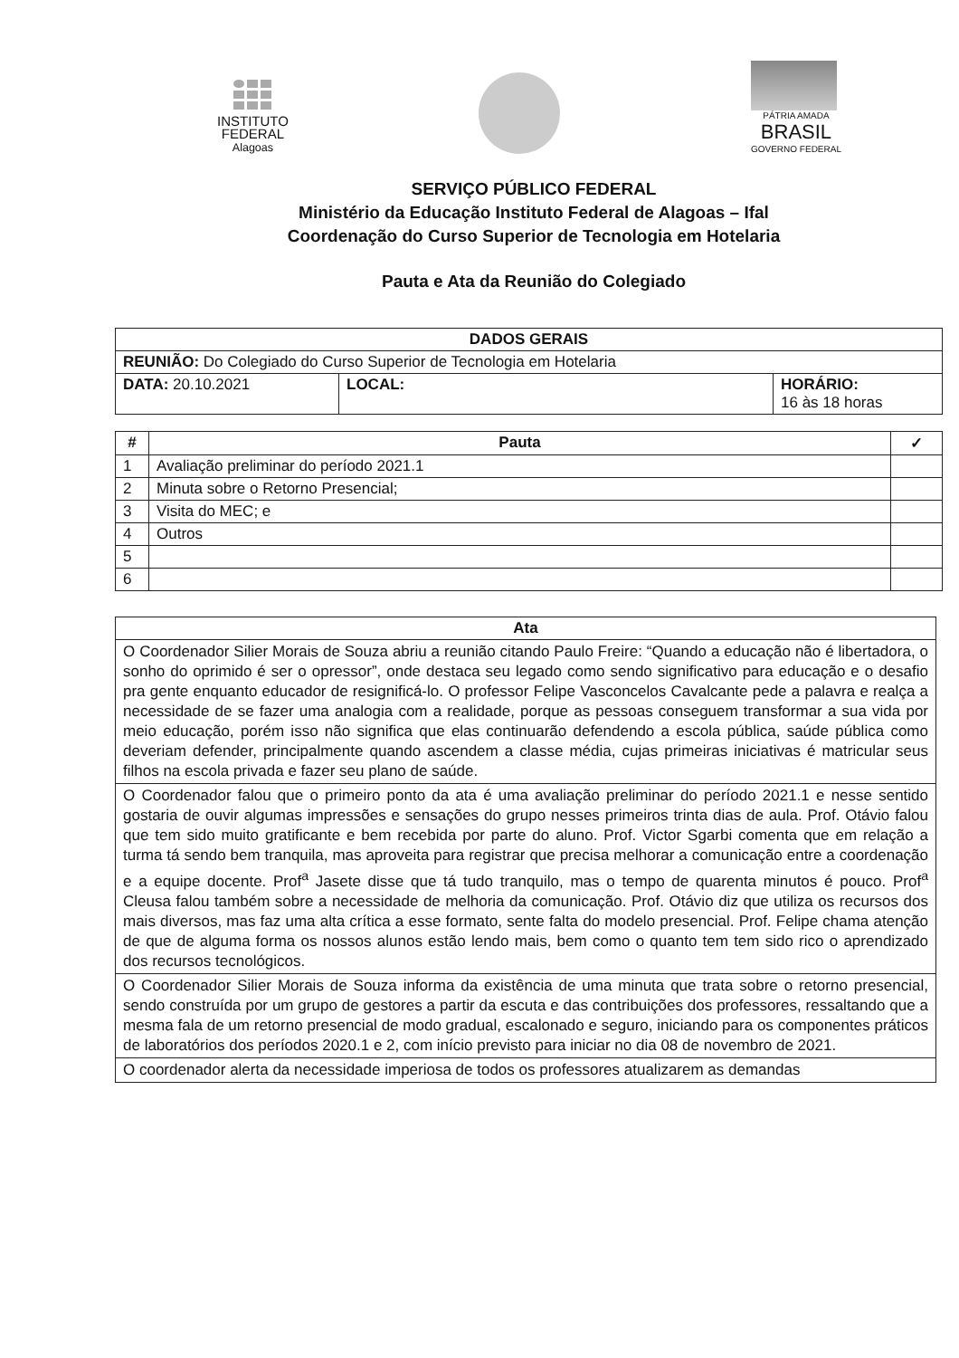INSTITUTO
FEDERAL
Alagoas
PÁTRIA AMADA
BRASIL
GOVERNO FEDERAL
SERVIÇO PÚBLICO FEDERAL
Ministério da Educação Instituto Federal de Alagoas – Ifal
Coordenação do Curso Superior de Tecnologia em Hotelaria
Pauta e Ata da Reunião do Colegiado
| DADOS GERAIS | | |
| --- | --- | --- |
| REUNIÃO: Do Colegiado do Curso Superior de Tecnologia em Hotelaria | | |
| DATA: 20.10.2021 | LOCAL: | HORÁRIO: 16 às 18 horas |
| # | Pauta | ✓ |
| --- | --- | --- |
| 1 | Avaliação preliminar do período 2021.1 | |
| 2 | Minuta sobre o Retorno Presencial; | |
| 3 | Visita do MEC; e | |
| 4 | Outros | |
| 5 | | |
| 6 | | |
| Ata |
| --- |
| O Coordenador Silier Morais de Souza abriu a reunião citando Paulo Freire: “Quando a educação não é libertadora, o sonho do oprimido é ser o opressor”, onde destaca seu legado como sendo significativo para educação e o desafio pra gente enquanto educador de resignificá-lo. O professor Felipe Vasconcelos Cavalcante pede a palavra e realça a necessidade de se fazer uma analogia com a realidade, porque as pessoas conseguem transformar a sua vida por meio educação, porém isso não significa que elas continuarão defendendo a escola pública, saúde pública como deveriam defender, principalmente quando ascendem a classe média, cujas primeiras iniciativas é matricular seus filhos na escola privada e fazer seu plano de saúde. |
| O Coordenador falou que o primeiro ponto da ata é uma avaliação preliminar do período 2021.1 e nesse sentido gostaria de ouvir algumas impressões e sensações do grupo nesses primeiros trinta dias de aula. Prof. Otávio falou que tem sido muito gratificante e bem recebida por parte do aluno. Prof. Victor Sgarbi comenta que em relação a turma tá sendo bem tranquila, mas aproveita para registrar que precisa melhorar a comunicação entre a coordenação e a equipe docente. Prof<sup>a</sup> Jasete disse que tá tudo tranquilo, mas o tempo de quarenta minutos é pouco. Prof<sup>a</sup> Cleusa falou também sobre a necessidade de melhoria da comunicação. Prof. Otávio diz que utiliza os recursos dos mais diversos, mas faz uma alta crítica a esse formato, sente falta do modelo presencial. Prof. Felipe chama atenção de que de alguma forma os nossos alunos estão lendo mais, bem como o quanto tem tem sido rico o aprendizado dos recursos tecnológicos. |
| O Coordenador Silier Morais de Souza informa da existência de uma minuta que trata sobre o retorno presencial, sendo construída por um grupo de gestores a partir da escuta e das contribuições dos professores, ressaltando que a mesma fala de um retorno presencial de modo gradual, escalonado e seguro, iniciando para os componentes práticos de laboratórios dos períodos 2020.1 e 2, com início previsto para iniciar no dia 08 de novembro de 2021. |
| O coordenador alerta da necessidade imperiosa de todos os professores atualizarem as demandas |